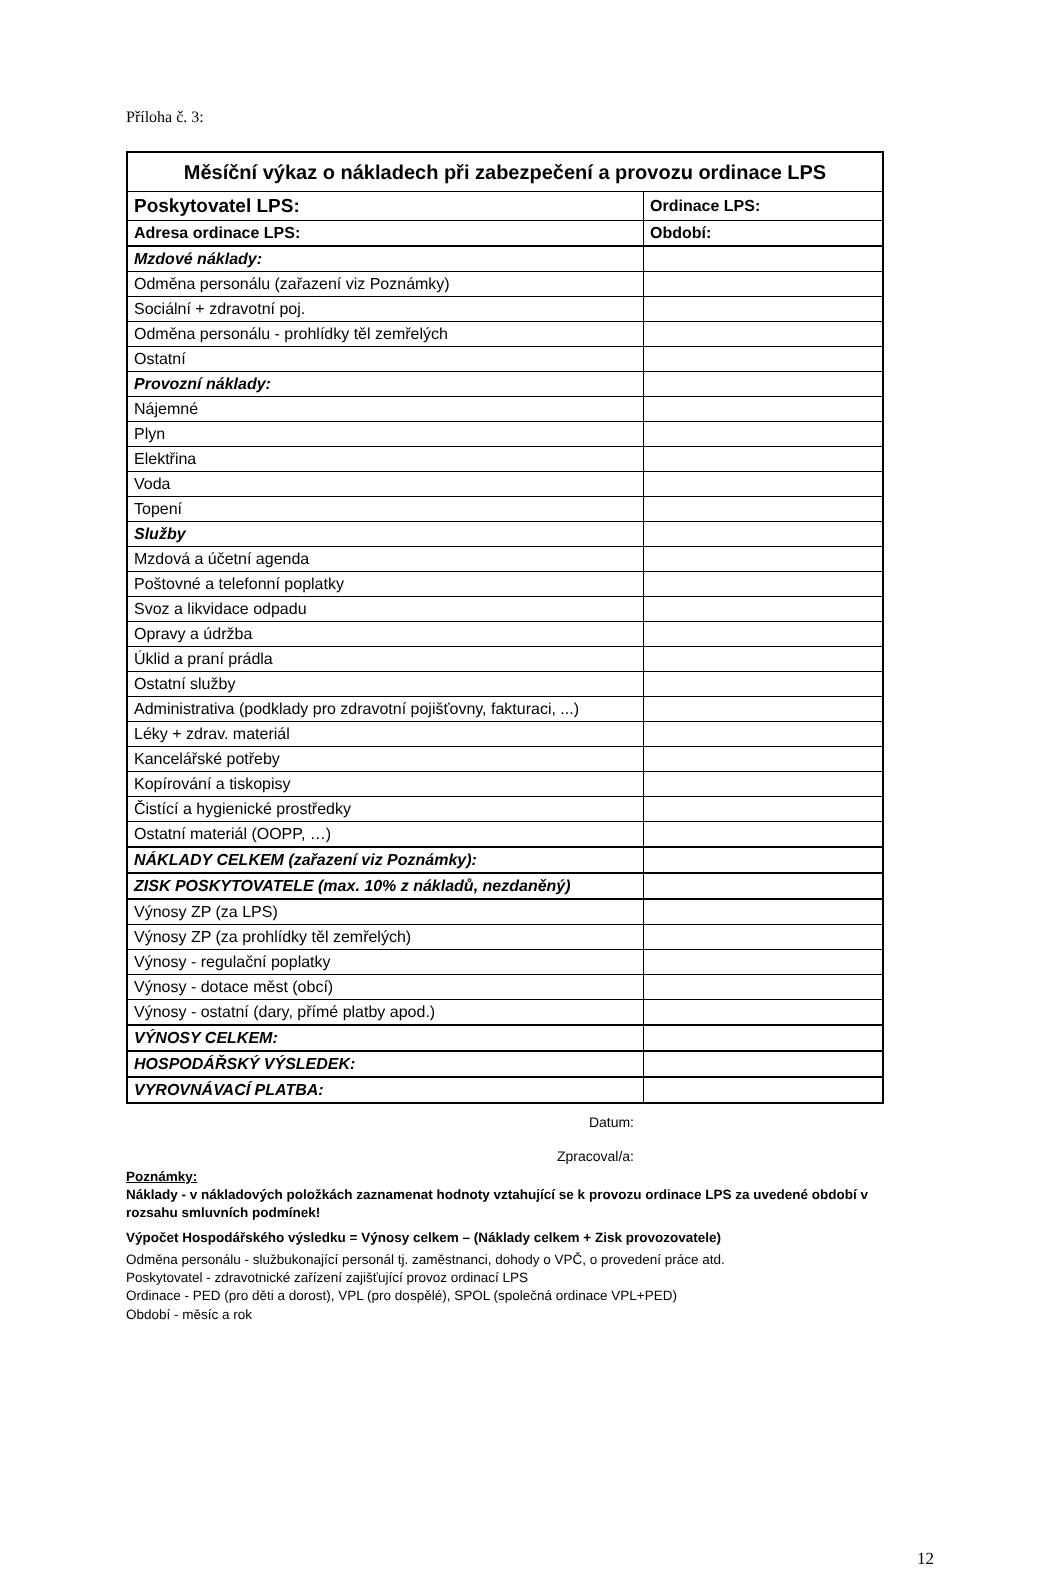Příloha č. 3:
| Měsíční výkaz o nákladech při zabezpečení a provozu ordinace LPS | |
| Poskytovatel LPS: | Ordinace LPS: |
| Adresa ordinace LPS: | Období: |
| Mzdové náklady: | |
| Odměna personálu (zařazení viz Poznámky) | |
| Sociální + zdravotní poj. | |
| Odměna personálu - prohlídky těl zemřelých | |
| Ostatní | |
| Provozní náklady: | |
| Nájemné | |
| Plyn | |
| Elektřina | |
| Voda | |
| Topení | |
| Služby | |
| Mzdová a účetní agenda | |
| Poštovné a telefonní poplatky | |
| Svoz a likvidace odpadu | |
| Opravy a údržba | |
| Úklid a praní prádla | |
| Ostatní služby | |
| Administrativa (podklady pro zdravotní pojišťovny, fakturaci, ...) | |
| Léky + zdrav. materiál | |
| Kancelářské potřeby | |
| Kopírování a tiskopisy | |
| Čistící a hygienické prostředky | |
| Ostatní materiál (OOPP, …) | |
| NÁKLADY CELKEM (zařazení viz Poznámky): | |
| ZISK POSKYTOVATELE (max. 10% z nákladů, nezdaněný) | |
| Výnosy ZP (za LPS) | |
| Výnosy ZP (za prohlídky těl zemřelých) | |
| Výnosy - regulační poplatky | |
| Výnosy - dotace měst (obcí) | |
| Výnosy - ostatní (dary, přímé platby apod.) | |
| VÝNOSY CELKEM: | |
| HOSPODÁŘSKÝ VÝSLEDEK: | |
| VYROVNÁVACÍ PLATBA: | |
Datum:
Zpracoval/a:
Poznámky:
Náklady - v nákladových položkách zaznamenat hodnoty vztahující se k provozu ordinace LPS za uvedené období v rozsahu smluvních podmínek!
Výpočet Hospodářského výsledku = Výnosy celkem – (Náklady celkem + Zisk provozovatele)
Odměna personálu - službukonající personál tj. zaměstnanci, dohody o VPČ, o provedení práce atd.
Poskytovatel - zdravotnické zařízení zajišťující provoz ordinací LPS
Ordinace - PED (pro děti a dorost), VPL (pro dospělé), SPOL (společná ordinace VPL+PED)
Období - měsíc a rok
12